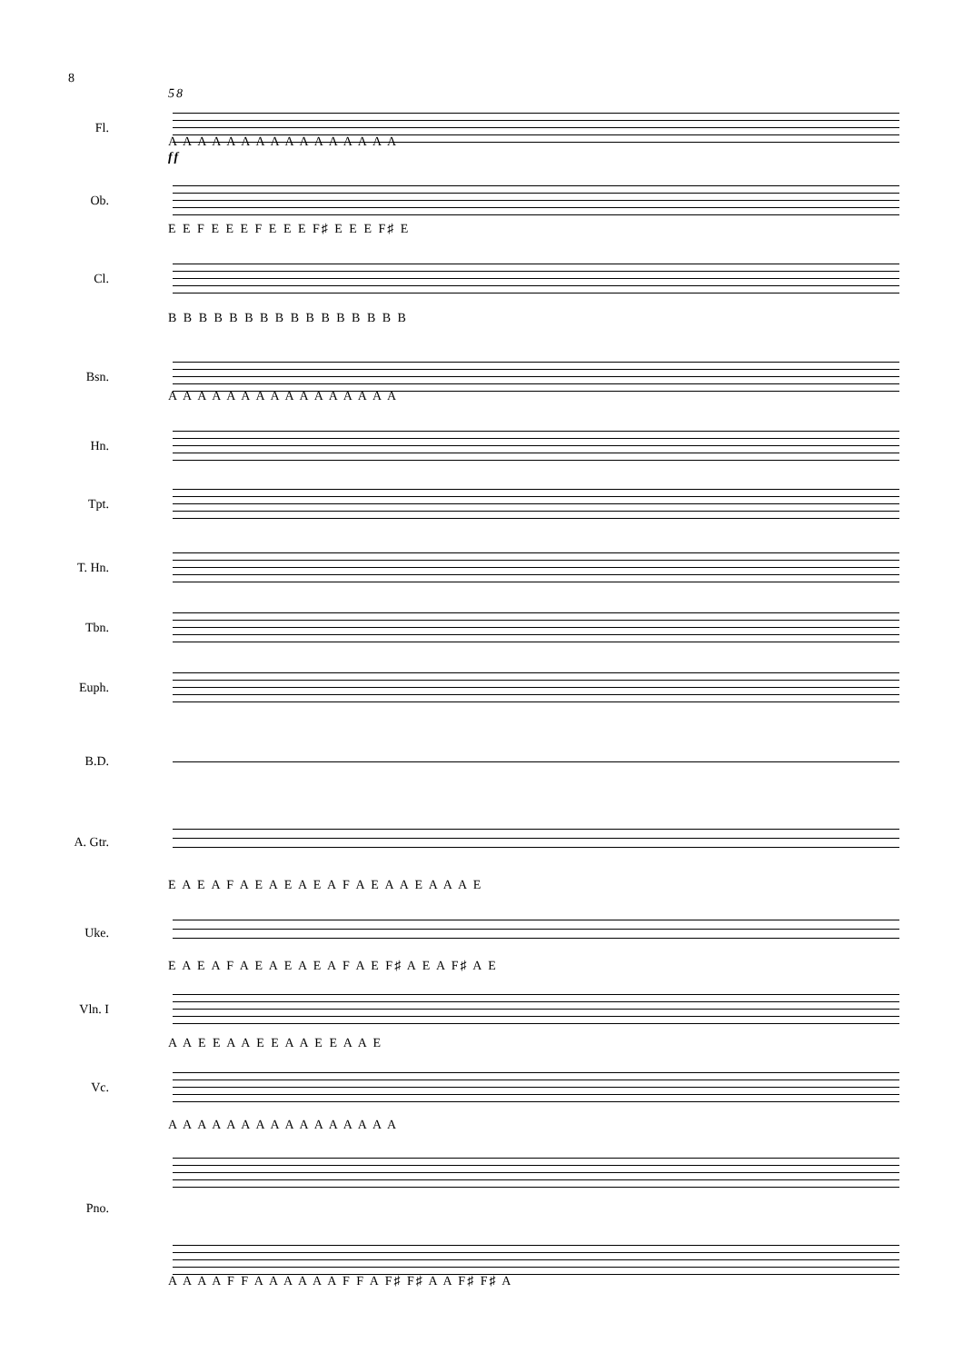8
58
Fl.
A A A A A A A A A A A A A A A A
ff
Ob.
E E F E E E F E E E F♯ E E E F♯ E
Cl.
B B B B B B B B B B B B B B B B
Bsn.
A A A A A A A A A A A A A A A A
Hn.
Tpt.
T. Hn.
Tbn.
Euph.
B.D.
A. Gtr.
E A E A F A E A E A E A F A E A A E A A A E
Uke.
E A E A F A E A E A E A F A E F♯ A E A F♯ A E
Vln. I
A A E E A A E E A A E E A A E
Vc.
A A A A A A A A A A A A A A A A
Pno.
A A A A F F A A A A A A F F A F♯ F♯ A A F♯ F♯ A